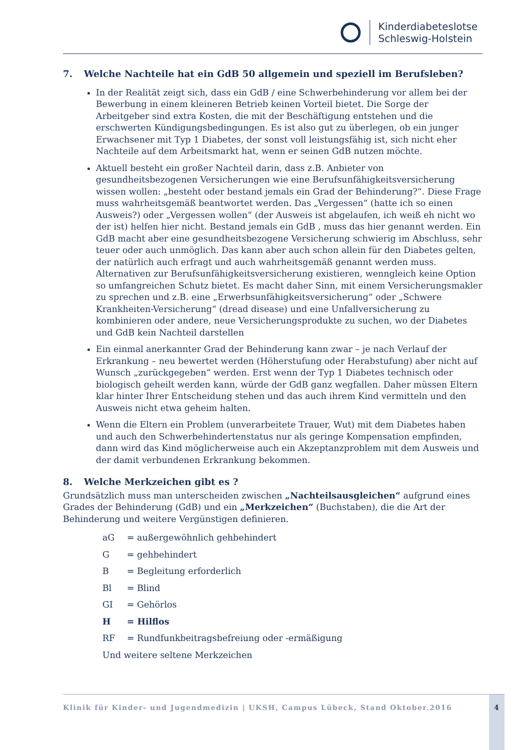Kinderdiabeteslotse
Schleswig-Holstein
7. Welche Nachteile hat ein GdB 50 allgemein und speziell im Berufsleben?
In der Realität zeigt sich, dass ein GdB / eine Schwerbehinderung vor allem bei der Bewerbung in einem kleineren Betrieb keinen Vorteil bietet. Die Sorge der Arbeitgeber sind extra Kosten, die mit der Beschäftigung entstehen und die erschwerten Kündigungsbedingungen. Es ist also gut zu überlegen, ob ein junger Erwachsener mit Typ 1 Diabetes, der sonst voll leistungsfähig ist, sich nicht eher Nachteile auf dem Arbeitsmarkt hat, wenn er seinen GdB nutzen möchte.
Aktuell besteht ein großer Nachteil darin, dass z.B. Anbieter von gesundheitsbezogenen Versicherungen wie eine Berufsunfähigkeitsversicherung wissen wollen: „besteht oder bestand jemals ein Grad der Behinderung?“. Diese Frage muss wahrheitsgemäß beantwortet werden. Das „Vergessen“ (hatte ich so einen Ausweis?) oder „Vergessen wollen“ (der Ausweis ist abgelaufen, ich weiß eh nicht wo der ist) helfen hier nicht. Bestand jemals ein GdB , muss das hier genannt werden. Ein GdB macht aber eine gesundheitsbezogene Versicherung schwierig im Abschluss, sehr teuer oder auch unmöglich. Das kann aber auch schon allein für den Diabetes gelten, der natürlich auch erfragt und auch wahrheitsgemäß genannt werden muss. Alternativen zur Berufsunfähigkeitsversicherung existieren, wenngleich keine Option so umfangreichen Schutz bietet. Es macht daher Sinn, mit einem Versicherungsmakler zu sprechen und z.B. eine „Erwerbsunfähigkeitsversicherung“ oder „Schwere Krankheiten-Versicherung“ (dread disease) und eine Unfallversicherung zu kombinieren oder andere, neue Versicherungsprodukte zu suchen, wo der Diabetes und GdB kein Nachteil darstellen
Ein einmal anerkannter Grad der Behinderung kann zwar – je nach Verlauf der Erkrankung – neu bewertet werden (Höherstufung oder Herabstufung) aber nicht auf Wunsch „zurückgegeben“ werden. Erst wenn der Typ 1 Diabetes technisch oder biologisch geheilt werden kann, würde der GdB ganz wegfallen. Daher müssen Eltern klar hinter Ihrer Entscheidung stehen und das auch ihrem Kind vermitteln und den Ausweis nicht etwa geheim halten.
Wenn die Eltern ein Problem (unverarbeitete Trauer, Wut) mit dem Diabetes haben und auch den Schwerbehindertenstatus nur als geringe Kompensation empfinden, dann wird das Kind möglicherweise auch ein Akzeptanzproblem mit dem Ausweis und der damit verbundenen Erkrankung bekommen.
8. Welche Merkzeichen gibt es ?
Grundsätzlich muss man unterscheiden zwischen „Nachteilsausgleichen“ aufgrund eines Grades der Behinderung (GdB) und ein „Merkzeichen“ (Buchstaben), die die Art der Behinderung und weitere Vergünstigen definieren.
aG = außergewöhnlich gehbehindert
G = gehbehindert
B = Begleitung erforderlich
Bl = Blind
GI = Gehörlos
H = Hilflos
RF = Rundfunkbeitragsbefreiung oder -ermäßigung
Und weitere seltene Merkzeichen
Klinik für Kinder- und Jugendmedizin | UKSH, Campus Lübeck, Stand Oktober.2016
4